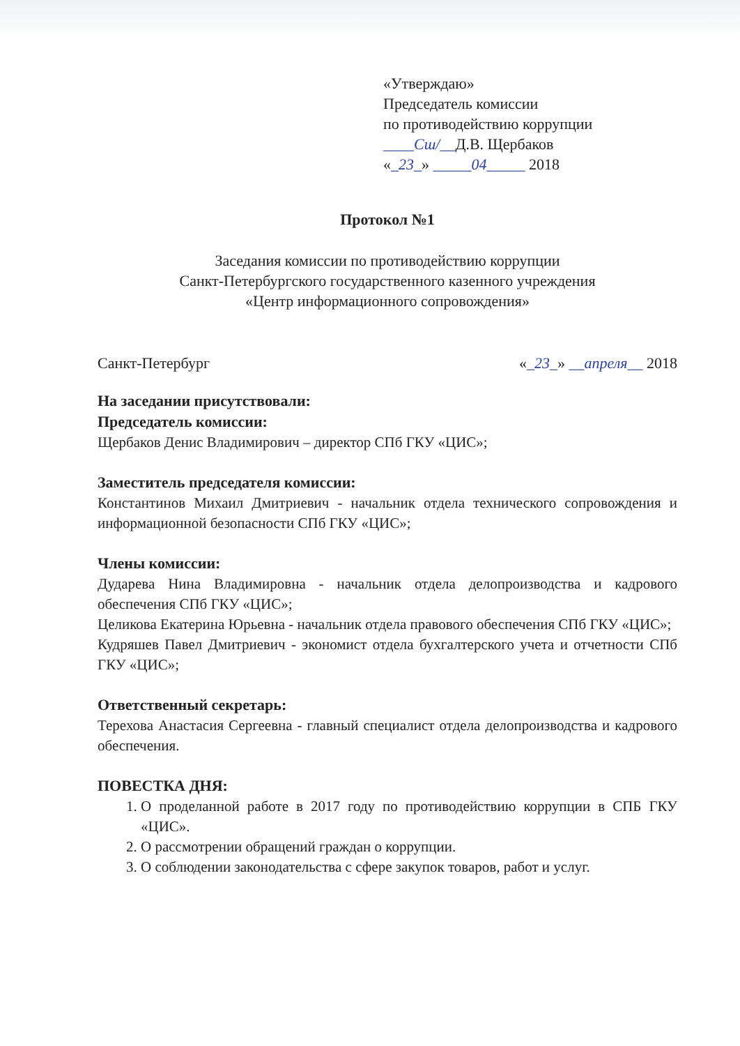«Утверждаю»
Председатель комиссии
по противодействию коррупции
____Сш/__Д.В. Щербаков
«_23_» _____04_____ 2018
Протокол №1
Заседания комиссии по противодействию коррупции
Санкт-Петербургского государственного казенного учреждения
«Центр информационного сопровождения»
Санкт-Петербург «_23_» __апреля__ 2018
На заседании присутствовали:
Председатель комиссии:
Щербаков Денис Владимирович – директор СПб ГКУ «ЦИС»;
Заместитель председателя комиссии:
Константинов Михаил Дмитриевич - начальник отдела технического сопровождения и информационной безопасности СПб ГКУ «ЦИС»;
Члены комиссии:
Дударева Нина Владимировна - начальник отдела делопроизводства и кадрового обеспечения СПб ГКУ «ЦИС»;
Целикова Екатерина Юрьевна - начальник отдела правового обеспечения СПб ГКУ «ЦИС»;
Кудряшев Павел Дмитриевич - экономист отдела бухгалтерского учета и отчетности СПб ГКУ «ЦИС»;
Ответственный секретарь:
Терехова Анастасия Сергеевна - главный специалист отдела делопроизводства и кадрового обеспечения.
ПОВЕСТКА ДНЯ:
1. О проделанной работе в 2017 году по противодействию коррупции в СПБ ГКУ «ЦИС».
2. О рассмотрении обращений граждан о коррупции.
3. О соблюдении законодательства с сфере закупок товаров, работ и услуг.